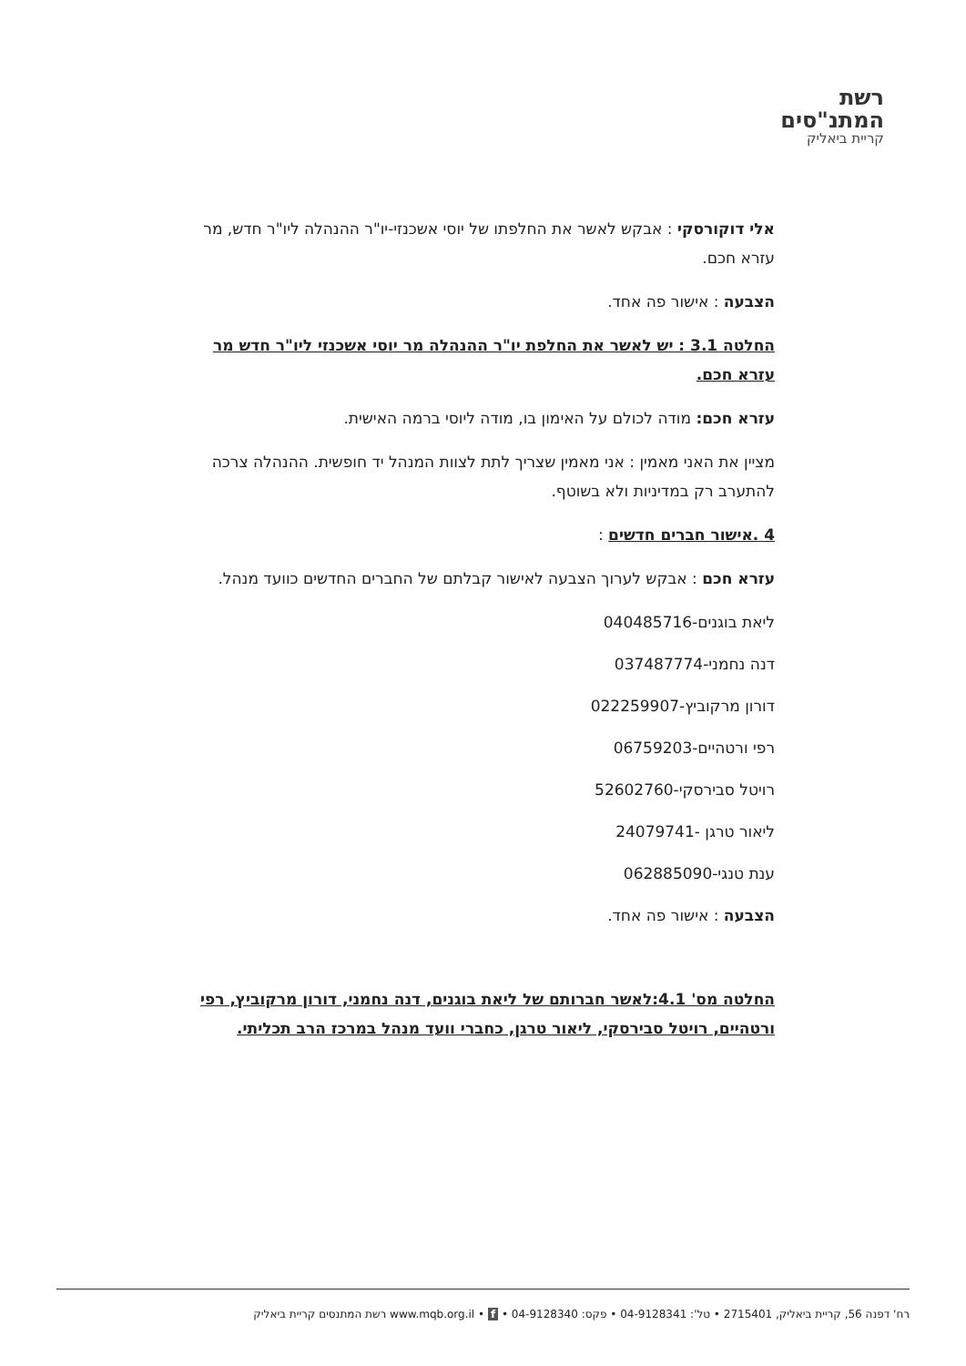רשת
המתנ"סים
קריית ביאליק
אלי דוקורסקי : אבקש לאשר את החלפתו של יוסי אשכנזי-יו"ר ההנהלה ליו"ר חדש, מר עזרא חכם.
הצבעה : אישור פה אחד.
החלטה 3.1 : יש לאשר את החלפת יו"ר ההנהלה מר יוסי אשכנזי ליו"ר חדש מר עזרא חכם.
עזרא חכם: מודה לכולם על האימון בו, מודה ליוסי ברמה האישית.
מציין את האני מאמין : אני מאמין שצריך לתת לצוות המנהל יד חופשית. ההנהלה צרכה להתערב רק במדיניות ולא בשוטף.
4 .אישור חברים חדשים :
עזרא חכם : אבקש לערוך הצבעה לאישור קבלתם של החברים החדשים כוועד מנהל.
ליאת בוגנים-040485716
דנה נחמני-037487774
דורון מרקוביץ-022259907
רפי ורטהיים-06759203
רויטל סבירסקי-52602760
ליאור טרגן -24079741
ענת טנגי-062885090
הצבעה : אישור פה אחד.
החלטה מס' 4.1:לאשר חברותם של ליאת בוגנים, דנה נחמני, דורון מרקוביץ, רפי ורטהיים, רויטל סבירסקי, ליאור טרגן, כחברי וועד מנהל במרכז הרב תכליתי.
רח' דפנה 56, קריית ביאליק, 2715401 • טל': 04-9128341 • פקס: 04-9128340 • www.mqb.org.il • f רשת המתנסים קריית ביאליק